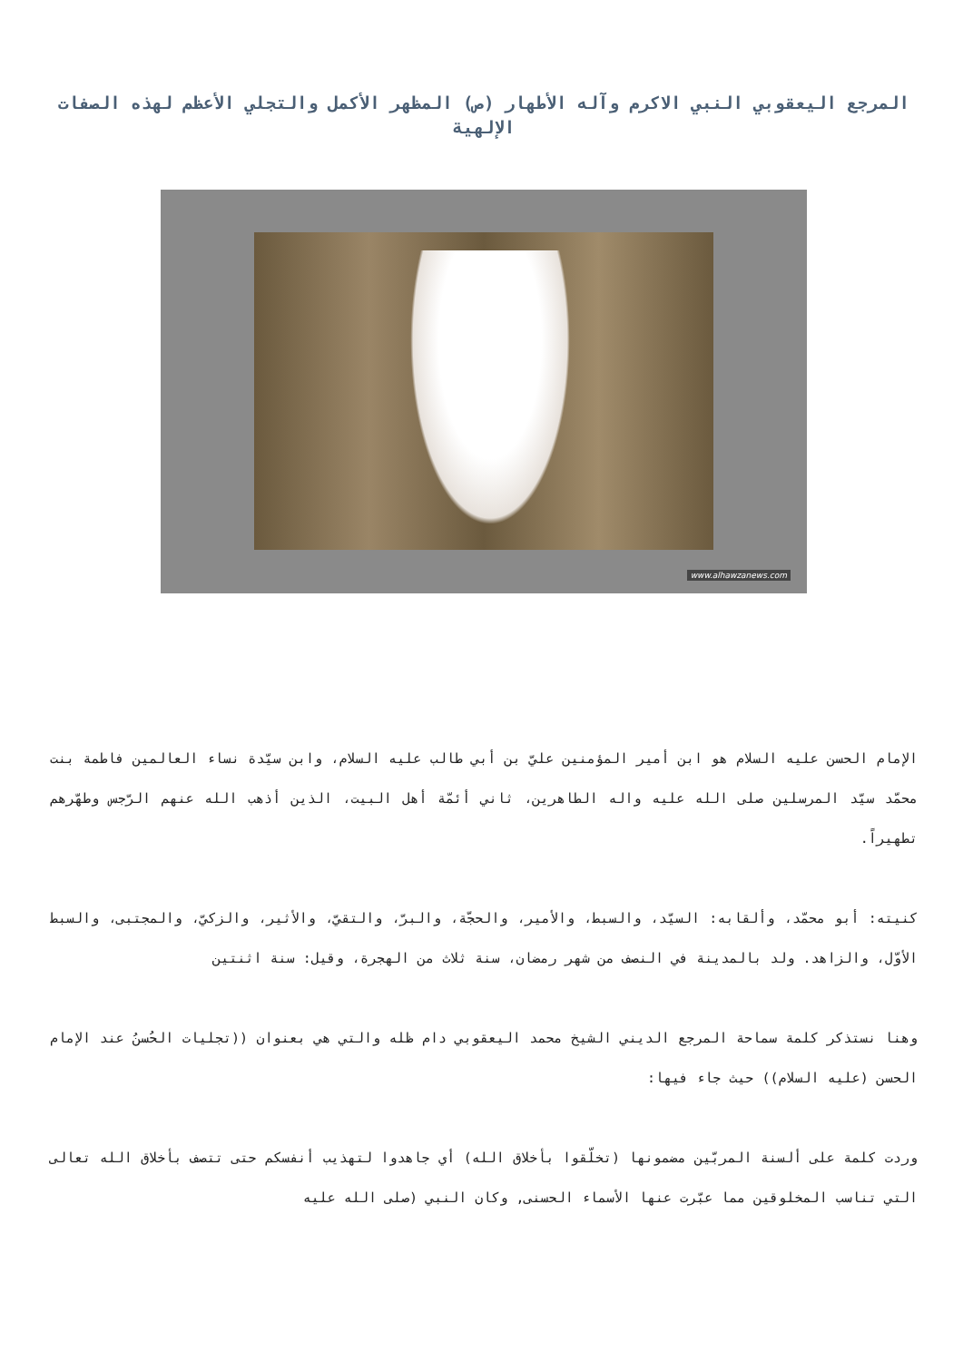المرجع اليعقوبي النبي الاكرم وآله الأطهار (ص) المظهر الأكمل والتجلي الأعظم لهذه الصفات الإلهية
www.alhawzanews.com
الإمام الحسن عليه السلام هو ابن أمير المؤمنين عليّ بن أبي طالب عليه السلام، وابن سيّدة نساء العالمين فاطمة بنت محمّد سيّد المرسلين صلى الله عليه واله الطاهرين، ثاني أئمّة أهل البيت، الذين أذهب الله عنهم الرّجس وطهّرهم تطهيراً.
كنيته: أبو محمّد، وألقابه: السيّد، والسبط، والأمير، والحجّة، والبرّ، والتقيّ، والأثير، والزكيّ، والمجتبى، والسبط الأوّل، والزاهد. ولد بالمدينة في النصف من شهر رمضان، سنة ثلاث من الهجرة، وقيل: سنة اثنتين
وهنا نستذكر كلمة سماحة المرجع الديني الشيخ محمد اليعقوبي دام ظله والتي هي بعنوان ((تجليات الحُسنُ عند الإمام الحسن (عليه السلام)) حيث جاء فيها:
وردت كلمة على ألسنة المربّين مضمونها (تخلّقوا بأخلاق الله) أي جاهدوا لتهذيب أنفسكم حتى تتصف بأخلاق الله تعالى التي تناسب المخلوقين مما عبّرت عنها الأسماء الحسنى, وكان النبي (صلى الله عليه